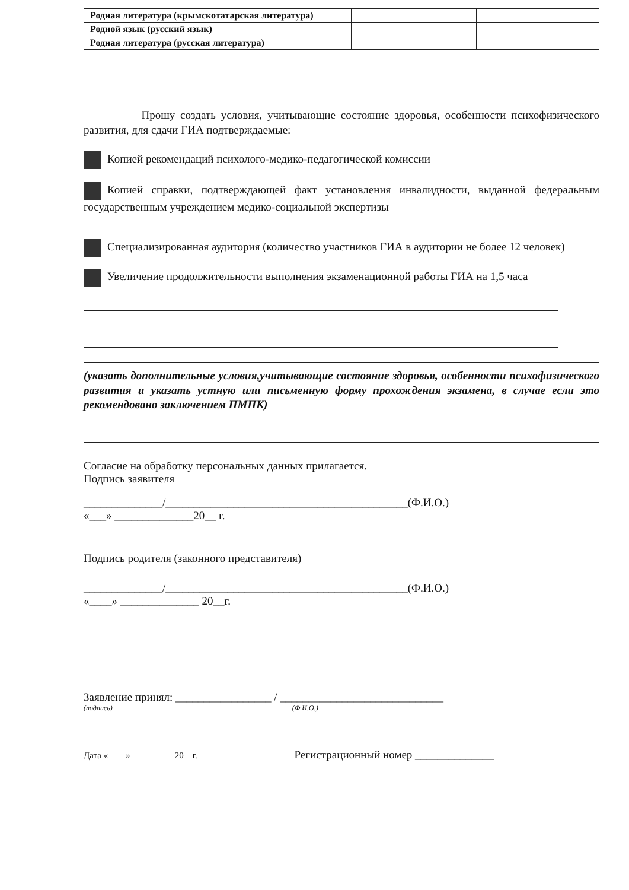| Родная литература (крымскотатарская литература) | | |
| Родной язык (русский язык) | | |
| Родная литература (русская литература) | | |
Прошу создать условия, учитывающие состояние здоровья, особенности психофизического развития, для сдачи ГИА подтверждаемые:
Копией рекомендаций психолого-медико-педагогической комиссии
Копией справки, подтверждающей факт установления инвалидности, выданной федеральным государственным учреждением медико-социальной экспертизы
Специализированная аудитория (количество участников ГИА в аудитории не более 12 человек)
Увеличение продолжительности выполнения экзаменационной работы ГИА на 1,5 часа
(указать дополнительные условия,учитывающие состояние здоровья, особенности психофизического развития и указать устную или письменную форму прохождения экзамена, в случае если это рекомендовано заключением ПМПК)
Согласие на обработку персональных данных прилагается.
Подпись заявителя
______________/___________________________________________(Ф.И.О.)
«___» ______________20__ г.
Подпись родителя (законного представителя)
______________/___________________________________________(Ф.И.О.)
«____» ______________ 20__г.
Заявление принял: _________________ / _____________________________
(подпись) (Ф.И.О.)
Дата «____»__________20__г. Регистрационный номер ______________